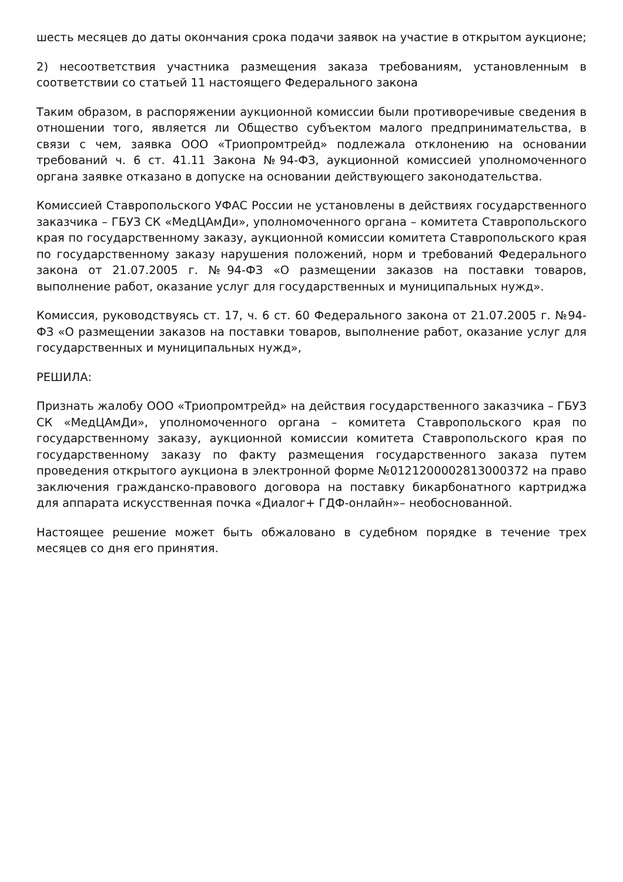шесть месяцев до даты окончания срока подачи заявок на участие в открытом аукционе;
2) несоответствия участника размещения заказа требованиям, установленным в соответствии со статьей 11 настоящего Федерального закона
Таким образом, в распоряжении аукционной комиссии были противоречивые сведения в отношении того, является ли Общество субъектом малого предпринимательства, в связи с чем, заявка ООО «Триопромтрейд» подлежала отклонению на основании требований ч. 6 ст. 41.11 Закона №94-ФЗ, аукционной комиссией уполномоченного органа заявке отказано в допуске на основании действующего законодательства.
Комиссией Ставропольского УФАС России не установлены в действиях государственного заказчика – ГБУЗ СК «МедЦАмДи», уполномоченного органа – комитета Ставропольского края по государственному заказу, аукционной комиссии комитета Ставропольского края по государственному заказу нарушения положений, норм и требований Федерального закона от 21.07.2005 г. №94-ФЗ «О размещении заказов на поставки товаров, выполнение работ, оказание услуг для государственных и муниципальных нужд».
Комиссия, руководствуясь ст. 17, ч. 6 ст. 60 Федерального закона от 21.07.2005 г. №94-ФЗ «О размещении заказов на поставки товаров, выполнение работ, оказание услуг для государственных и муниципальных нужд»,
РЕШИЛА:
Признать жалобу ООО «Триопромтрейд» на действия государственного заказчика – ГБУЗ СК «МедЦАмДи», уполномоченного органа – комитета Ставропольского края по государственному заказу, аукционной комиссии комитета Ставропольского края по государственному заказу по факту размещения государственного заказа путем проведения открытого аукциона в электронной форме №0121200002813000372 на право заключения гражданско-правового договора на поставку бикарбонатного картриджа для аппарата искусственная почка «Диалог+ ГДФ-онлайн»– необоснованной.
Настоящее решение может быть обжаловано в судебном порядке в течение трех месяцев со дня его принятия.